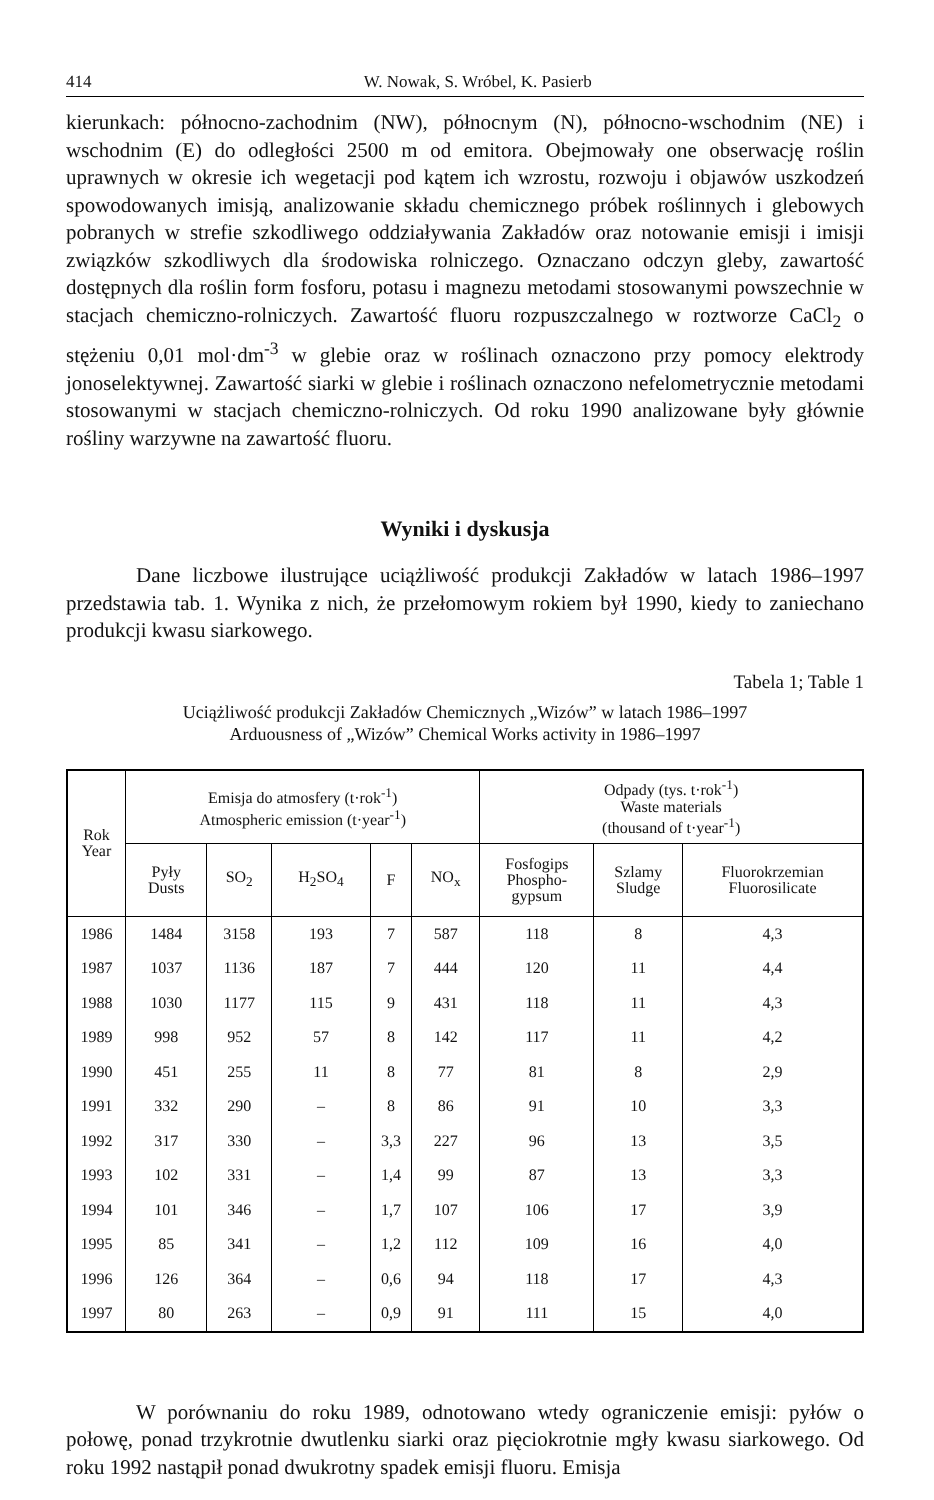414 W. Nowak, S. Wróbel, K. Pasierb
kierunkach: północno-zachodnim (NW), północnym (N), północno-wschodnim (NE) i wschodnim (E) do odległości 2500 m od emitora. Obejmowały one obserwację roślin uprawnych w okresie ich wegetacji pod kątem ich wzrostu, rozwoju i objawów uszkodzeń spowodowanych imisją, analizowanie składu chemicznego próbek roślinnych i glebowych pobranych w strefie szkodliwego oddziaływania Zakładów oraz notowanie emisji i imisji związków szkodliwych dla środowiska rolniczego. Oznaczano odczyn gleby, zawartość dostępnych dla roślin form fosforu, potasu i magnezu metodami stosowanymi powszechnie w stacjach chemiczno-rolniczych. Zawartość fluoru rozpuszczalnego w roztworze CaCl<sub>2</sub> o stężeniu 0,01 mol·dm<sup>-3</sup> w glebie oraz w roślinach oznaczono przy pomocy elektrody jonoselektywnej. Zawartość siarki w glebie i roślinach oznaczono nefelometrycznie metodami stosowanymi w stacjach chemiczno-rolniczych. Od roku 1990 analizowane były głównie rośliny warzywne na zawartość fluoru.
Wyniki i dyskusja
Dane liczbowe ilustrujące uciążliwość produkcji Zakładów w latach 1986–1997 przedstawia tab. 1. Wynika z nich, że przełomowym rokiem był 1990, kiedy to zaniechano produkcji kwasu siarkowego.
Tabela 1; Table 1
Uciążliwość produkcji Zakładów Chemicznych „Wizów” w latach 1986–1997
Arduousness of „Wizów” Chemical Works activity in 1986–1997
| Rok Year | Emisja do atmosfery (t·rok<sup>-1</sup>) Atmospheric emission (t·year<sup>-1</sup>) | | | | | Odpady (tys. t·rok<sup>-1</sup>) Waste materials (thousand of t·year<sup>-1</sup>) | | |
| --- | --- | --- | --- | --- | --- | --- | --- | --- |
| | Pyły Dusts | SO<sub>2</sub> | H<sub>2</sub>SO<sub>4</sub> | F | NO<sub>x</sub> | Fosfogips Phospho- gypsum | Szlamy Sludge | Fluorokrzemian Fluorosilicate |
| 1986 | 1484 | 3158 | 193 | 7 | 587 | 118 | 8 | 4,3 |
| 1987 | 1037 | 1136 | 187 | 7 | 444 | 120 | 11 | 4,4 |
| 1988 | 1030 | 1177 | 115 | 9 | 431 | 118 | 11 | 4,3 |
| 1989 | 998 | 952 | 57 | 8 | 142 | 117 | 11 | 4,2 |
| 1990 | 451 | 255 | 11 | 8 | 77 | 81 | 8 | 2,9 |
| 1991 | 332 | 290 | – | 8 | 86 | 91 | 10 | 3,3 |
| 1992 | 317 | 330 | – | 3,3 | 227 | 96 | 13 | 3,5 |
| 1993 | 102 | 331 | – | 1,4 | 99 | 87 | 13 | 3,3 |
| 1994 | 101 | 346 | – | 1,7 | 107 | 106 | 17 | 3,9 |
| 1995 | 85 | 341 | – | 1,2 | 112 | 109 | 16 | 4,0 |
| 1996 | 126 | 364 | – | 0,6 | 94 | 118 | 17 | 4,3 |
| 1997 | 80 | 263 | – | 0,9 | 91 | 111 | 15 | 4,0 |
W porównaniu do roku 1989, odnotowano wtedy ograniczenie emisji: pyłów o połowę, ponad trzykrotnie dwutlenku siarki oraz pięciokrotnie mgły kwasu siarkowego. Od roku 1992 nastąpił ponad dwukrotny spadek emisji fluoru. Emisja